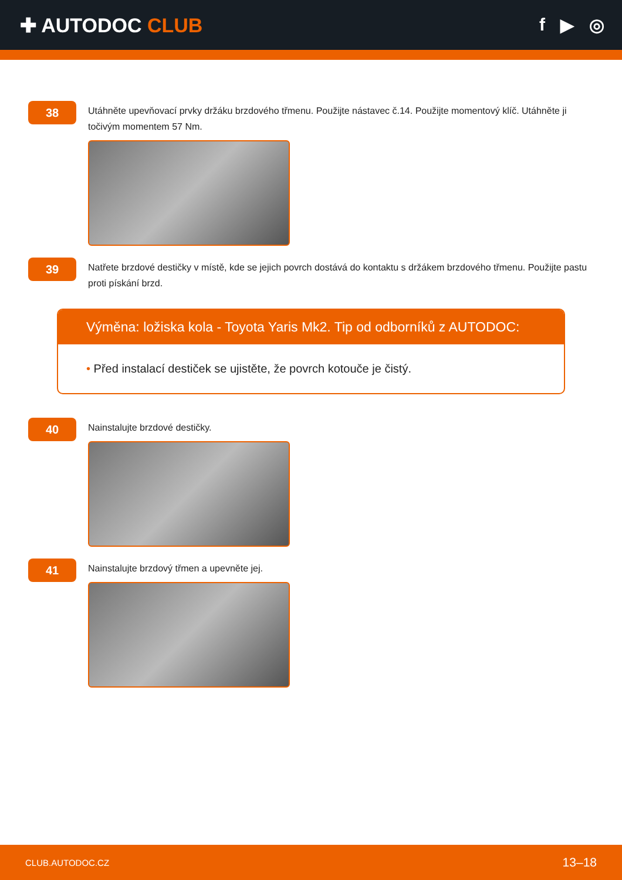✚ AUTODOC CLUB f ▶ ◎
38
Utáhněte upevňovací prvky držáku brzdového třmenu. Použijte nástavec č.14. Použijte momentový klíč. Utáhněte ji točivým momentem 57 Nm.
39
Natřete brzdové destičky v místě, kde se jejich povrch dostává do kontaktu s držákem brzdového třmenu. Použijte pastu proti pískání brzd.
Výměna: ložiska kola - Toyota Yaris Mk2. Tip od odborníků z AUTODOC:
• Před instalací destiček se ujistěte, že povrch kotouče je čistý.
40
Nainstalujte brzdové destičky.
41
Nainstalujte brzdový třmen a upevněte jej.
CLUB.AUTODOC.CZ 13–18